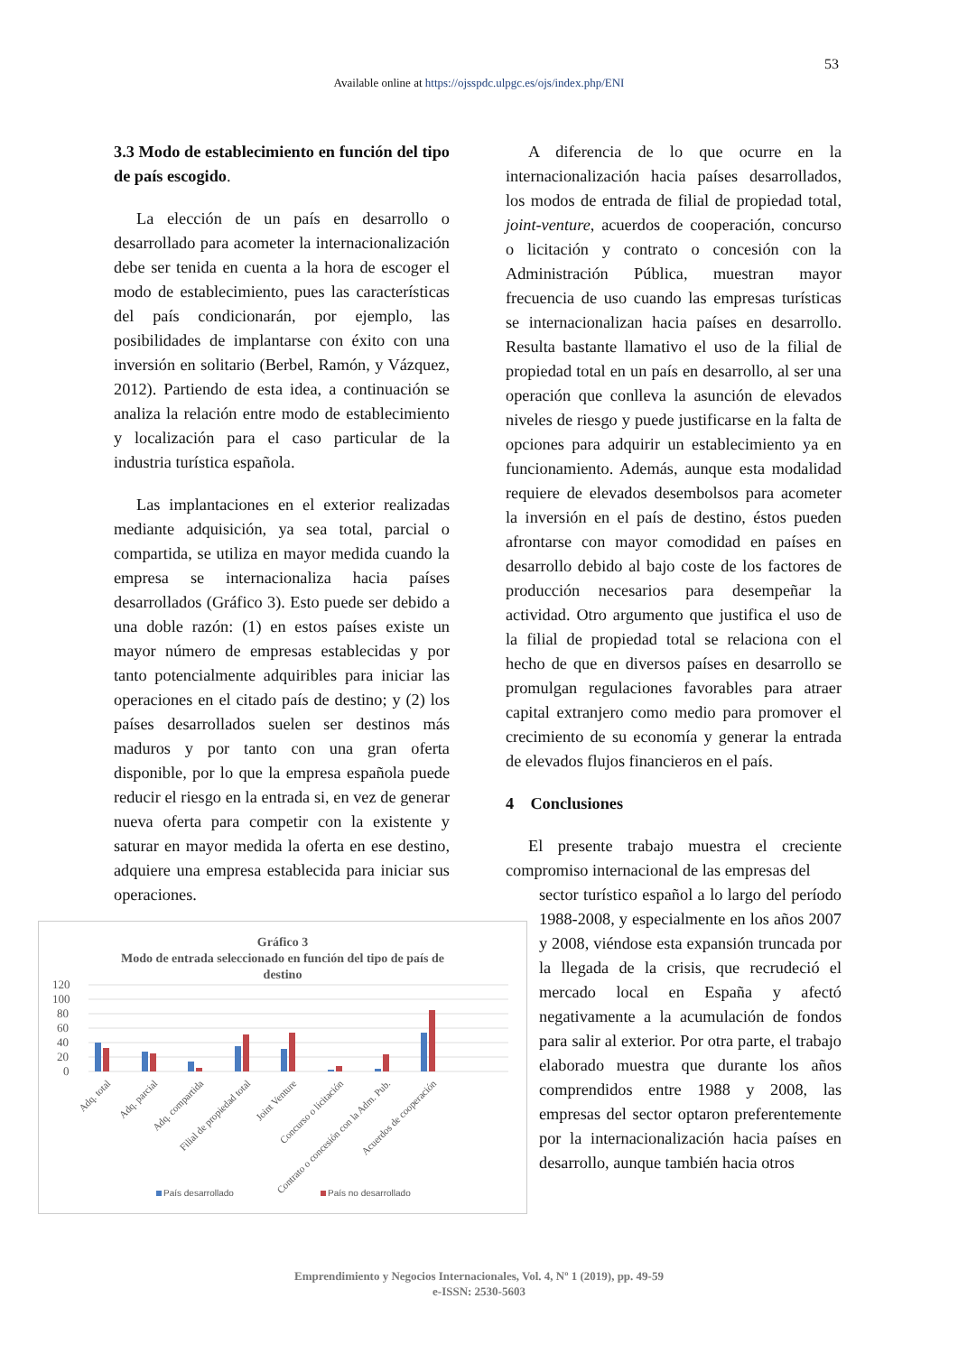53
Available online at https://ojsspdc.ulpgc.es/ojs/index.php/ENI
3.3 Modo de establecimiento en función del tipo de país escogido.
La elección de un país en desarrollo o desarrollado para acometer la internacionalización debe ser tenida en cuenta a la hora de escoger el modo de establecimiento, pues las características del país condicionarán, por ejemplo, las posibilidades de implantarse con éxito con una inversión en solitario (Berbel, Ramón, y Vázquez, 2012). Partiendo de esta idea, a continuación se analiza la relación entre modo de establecimiento y localización para el caso particular de la industria turística española.
Las implantaciones en el exterior realizadas mediante adquisición, ya sea total, parcial o compartida, se utiliza en mayor medida cuando la empresa se internacionaliza hacia países desarrollados (Gráfico 3). Esto puede ser debido a una doble razón: (1) en estos países existe un mayor número de empresas establecidas y por tanto potencialmente adquiribles para iniciar las operaciones en el citado país de destino; y (2) los países desarrollados suelen ser destinos más maduros y por tanto con una gran oferta disponible, por lo que la empresa española puede reducir el riesgo en la entrada si, en vez de generar nueva oferta para competir con la existente y saturar en mayor medida la oferta en ese destino, adquiere una empresa establecida para iniciar sus operaciones.
A diferencia de lo que ocurre en la internacionalización hacia países desarrollados, los modos de entrada de filial de propiedad total, joint-venture, acuerdos de cooperación, concurso o licitación y contrato o concesión con la Administración Pública, muestran mayor frecuencia de uso cuando las empresas turísticas se internacionalizan hacia países en desarrollo. Resulta bastante llamativo el uso de la filial de propiedad total en un país en desarrollo, al ser una operación que conlleva la asunción de elevados niveles de riesgo y puede justificarse en la falta de opciones para adquirir un establecimiento ya en funcionamiento. Además, aunque esta modalidad requiere de elevados desembolsos para acometer la inversión en el país de destino, éstos pueden afrontarse con mayor comodidad en países en desarrollo debido al bajo coste de los factores de producción necesarios para desempeñar la actividad. Otro argumento que justifica el uso de la filial de propiedad total se relaciona con el hecho de que en diversos países en desarrollo se promulgan regulaciones favorables para atraer capital extranjero como medio para promover el crecimiento de su economía y generar la entrada de elevados flujos financieros en el país.
4 Conclusiones
El presente trabajo muestra el creciente compromiso internacional de las empresas del
sector turístico español a lo largo del período 1988-2008, y especialmente en los años 2007 y 2008, viéndose esta expansión truncada por la llegada de la crisis, que recrudeció el mercado local en España y afectó negativamente a la acumulación de fondos para salir al exterior. Por otra parte, el trabajo elaborado muestra que durante los años comprendidos entre 1988 y 2008, las empresas del sector optaron preferentemente por la internacionalización hacia países en desarrollo, aunque también hacia otros
Gráfico 3
Modo de entrada seleccionado en función del tipo de país de
destino
120
100
80
60
40
20
0
Adq. total
Adq. parcial
Adq. compartida
Filial de propiedad total
Joint Venture
Concurso o licitación
Contrato o concesión con la Adm. Pub.
Acuerdos de cooperación
País desarrollado
País no desarrollado
Emprendimiento y Negocios Internacionales, Vol. 4, Nº 1 (2019), pp. 49-59
e-ISSN: 2530-5603